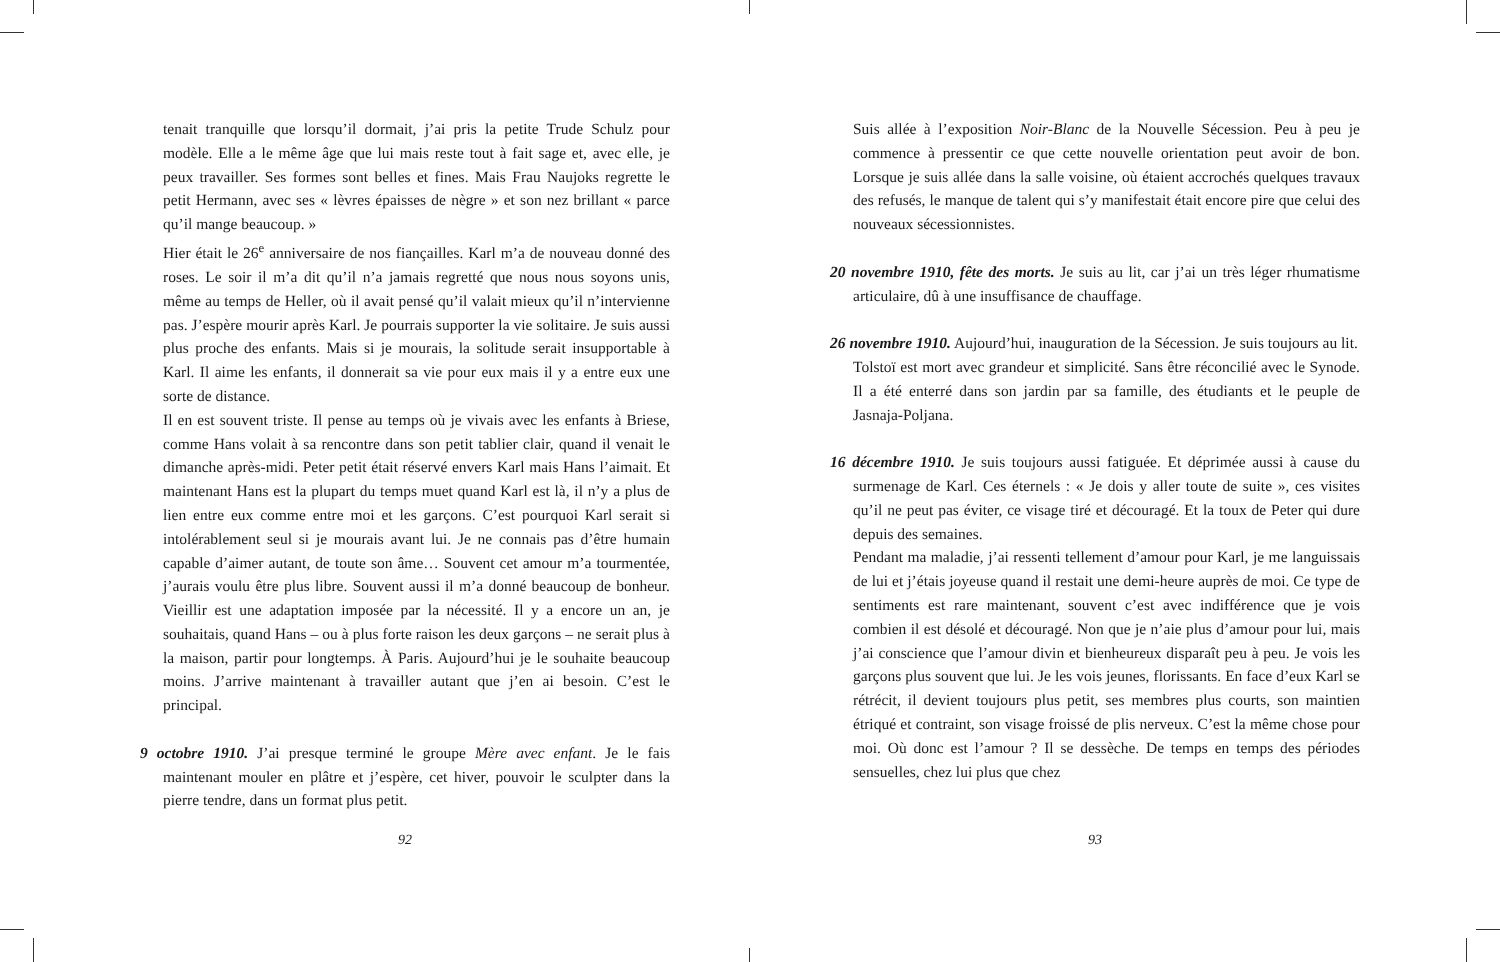tenait tranquille que lorsqu’il dormait, j’ai pris la petite Trude Schulz pour modèle. Elle a le même âge que lui mais reste tout à fait sage et, avec elle, je peux travailler. Ses formes sont belles et fines. Mais Frau Naujoks regrette le petit Hermann, avec ses « lèvres épaisses de nègre » et son nez brillant « parce qu’il mange beaucoup. »
Hier était le 26<sup>e</sup> anniversaire de nos fiançailles. Karl m’a de nouveau donné des roses. Le soir il m’a dit qu’il n’a jamais regretté que nous nous soyons unis, même au temps de Heller, où il avait pensé qu’il valait mieux qu’il n’intervienne pas. J’espère mourir après Karl. Je pourrais supporter la vie solitaire. Je suis aussi plus proche des enfants. Mais si je mourais, la solitude serait insupportable à Karl. Il aime les enfants, il donnerait sa vie pour eux mais il y a entre eux une sorte de distance.
Il en est souvent triste. Il pense au temps où je vivais avec les enfants à Briese, comme Hans volait à sa rencontre dans son petit tablier clair, quand il venait le dimanche après-midi. Peter petit était réservé envers Karl mais Hans l’aimait. Et maintenant Hans est la plupart du temps muet quand Karl est là, il n’y a plus de lien entre eux comme entre moi et les garçons. C’est pourquoi Karl serait si intolérablement seul si je mourais avant lui. Je ne connais pas d’être humain capable d’aimer autant, de toute son âme… Souvent cet amour m’a tourmentée, j’aurais voulu être plus libre. Souvent aussi il m’a donné beaucoup de bonheur. Vieillir est une adaptation imposée par la nécessité. Il y a encore un an, je souhaitais, quand Hans – ou à plus forte raison les deux garçons – ne serait plus à la maison, partir pour longtemps. À Paris. Aujourd’hui je le souhaite beaucoup moins. J’arrive maintenant à travailler autant que j’en ai besoin. C’est le principal.
9 octobre 1910. J’ai presque terminé le groupe Mère avec enfant. Je le fais maintenant mouler en plâtre et j’espère, cet hiver, pouvoir le sculpter dans la pierre tendre, dans un format plus petit.
92
Suis allée à l’exposition Noir-Blanc de la Nouvelle Sécession. Peu à peu je commence à pressentir ce que cette nouvelle orientation peut avoir de bon. Lorsque je suis allée dans la salle voisine, où étaient accrochés quelques travaux des refusés, le manque de talent qui s’y manifestait était encore pire que celui des nouveaux sécessionnistes.
20 novembre 1910, fête des morts. Je suis au lit, car j’ai un très léger rhumatisme articulaire, dû à une insuffisance de chauffage.
26 novembre 1910. Aujourd’hui, inauguration de la Sécession. Je suis toujours au lit.
Tolstoï est mort avec grandeur et simplicité. Sans être réconcilié avec le Synode. Il a été enterré dans son jardin par sa famille, des étudiants et le peuple de Jasnaja-Poljana.
16 décembre 1910. Je suis toujours aussi fatiguée. Et déprimée aussi à cause du surmenage de Karl. Ces éternels : « Je dois y aller toute de suite », ces visites qu’il ne peut pas éviter, ce visage tiré et découragé. Et la toux de Peter qui dure depuis des semaines.
Pendant ma maladie, j’ai ressenti tellement d’amour pour Karl, je me languissais de lui et j’étais joyeuse quand il restait une demi-heure auprès de moi. Ce type de sentiments est rare maintenant, souvent c’est avec indifférence que je vois combien il est désolé et découragé. Non que je n’aie plus d’amour pour lui, mais j’ai conscience que l’amour divin et bienheureux disparaît peu à peu. Je vois les garçons plus souvent que lui. Je les vois jeunes, florissants. En face d’eux Karl se rétrécit, il devient toujours plus petit, ses membres plus courts, son maintien étriqué et contraint, son visage froissé de plis nerveux. C’est la même chose pour moi. Où donc est l’amour ? Il se dessèche. De temps en temps des périodes sensuelles, chez lui plus que chez
93